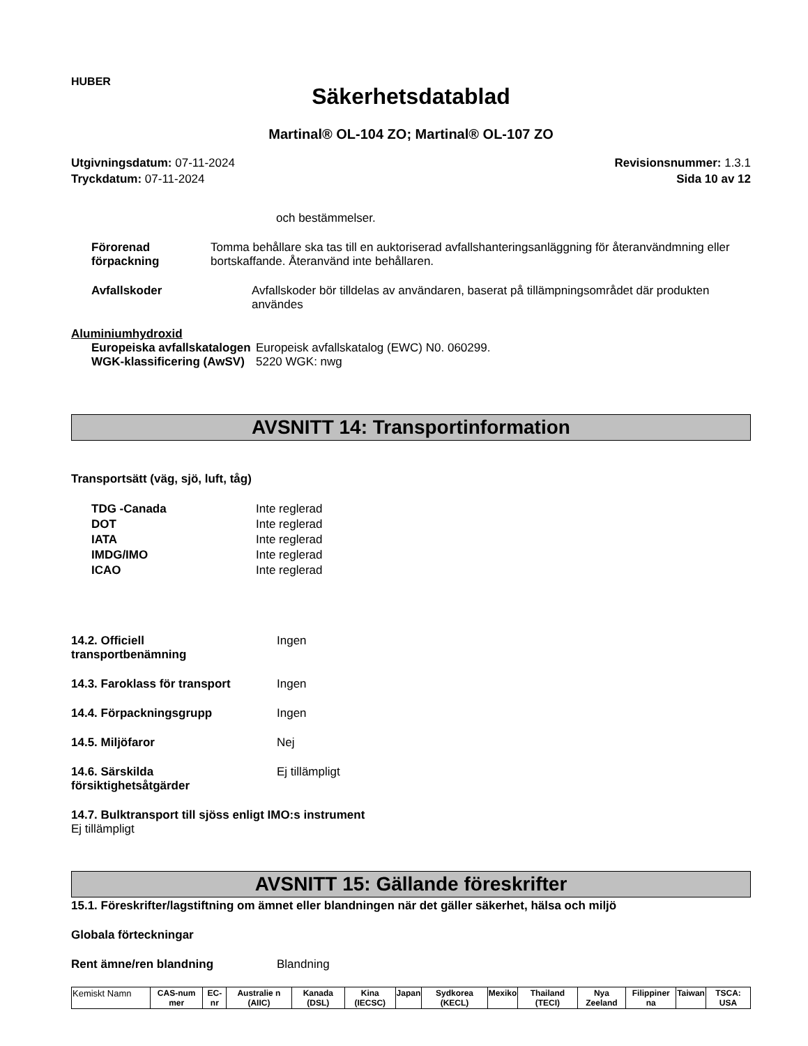HUBER
Säkerhetsdatablad
Martinal® OL-104 ZO; Martinal® OL-107 ZO
Utgivningsdatum: 07-11-2024
Tryckdatum: 07-11-2024
Revisionsnummer: 1.3.1
Sida 10 av 12
och bestämmelser.
Förorenad förpackning Tomma behållare ska tas till en auktoriserad avfallshanteringsanläggning för återanvändmning eller bortskaffande. Återanvänd inte behållaren.
Avfallskoder Avfallskoder bör tilldelas av användaren, baserat på tillämpningsområdet där produkten användes
Aluminiumhydroxid
Europeiska avfallskatalogen
WGK-klassificering (AwSV)
Europeisk avfallskatalog (EWC) N0. 060299.
5220 WGK: nwg
AVSNITT 14: Transportinformation
Transportsätt (väg, sjö, luft, tåg)
TDG -Canada
DOT
IATA
IMDG/IMO
ICAO
Inte reglerad
Inte reglerad
Inte reglerad
Inte reglerad
Inte reglerad
14.2. Officiell
transportbenämning
Ingen
14.3. Faroklass för transport
Ingen
14.4. Förpackningsgrupp Ingen
14.5. Miljöfaror Nej
14.6. Särskilda
försiktighetsåtgärder
Ej tillämpligt
14.7. Bulktransport till sjöss enligt IMO:s instrument
Ej tillämpligt
AVSNITT 15: Gällande föreskrifter
15.1. Föreskrifter/lagstiftning om ämnet eller blandningen när det gäller säkerhet, hälsa och miljö
Globala förteckningar
Rent ämne/ren blandning Blandning
| Kemiskt Namn | CAS-num mer | EC-nr | Australie n (AIIC) | Kanada (DSL) | Kina (IECSC) | Japan | Sydkorea (KECL) | Mexiko | Thailand (TECI) | Nya Zeeland | Filippiner na | Taiwan | TSCA: USA |